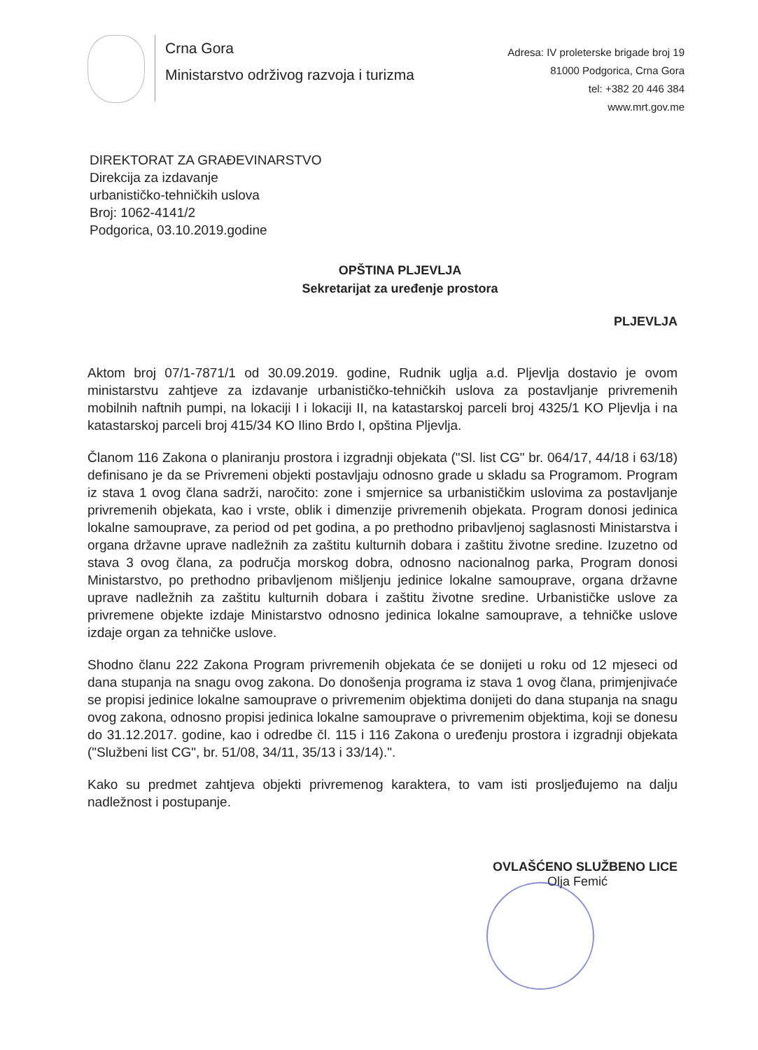Crna Gora
Ministarstvo održivog razvoja i turizma
Adresa: IV proleterske brigade broj 19
81000 Podgorica, Crna Gora
tel: +382 20 446 384
www.mrt.gov.me
DIREKTORAT ZA GRAĐEVINARSTVO
Direkcija za izdavanje
urbanističko-tehničkih uslova
Broj: 1062-4141/2
Podgorica, 03.10.2019.godine
OPŠTINA PLJEVLJA
Sekretarijat za uređenje prostora
PLJEVLJA
Aktom broj 07/1-7871/1 od 30.09.2019. godine, Rudnik uglja a.d. Pljevlja dostavio je ovom ministarstvu zahtjeve za izdavanje urbanističko-tehničkih uslova za postavljanje privremenih mobilnih naftnih pumpi, na lokaciji I i lokaciji II, na katastarskoj parceli broj 4325/1 KO Pljevlja i na katastarskoj parceli broj 415/34 KO Ilino Brdo I, opština Pljevlja.
Članom 116 Zakona o planiranju prostora i izgradnji objekata ("Sl. list CG" br. 064/17, 44/18 i 63/18) definisano je da se Privremeni objekti postavljaju odnosno grade u skladu sa Programom. Program iz stava 1 ovog člana sadrži, naročito: zone i smjernice sa urbanističkim uslovima za postavljanje privremenih objekata, kao i vrste, oblik i dimenzije privremenih objekata. Program donosi jedinica lokalne samouprave, za period od pet godina, a po prethodno pribavljenoj saglasnosti Ministarstva i organa državne uprave nadležnih za zaštitu kulturnih dobara i zaštitu životne sredine. Izuzetno od stava 3 ovog člana, za područja morskog dobra, odnosno nacionalnog parka, Program donosi Ministarstvo, po prethodno pribavljenom mišljenju jedinice lokalne samouprave, organa državne uprave nadležnih za zaštitu kulturnih dobara i zaštitu životne sredine. Urbanističke uslove za privremene objekte izdaje Ministarstvo odnosno jedinica lokalne samouprave, a tehničke uslove izdaje organ za tehničke uslove.
Shodno članu 222 Zakona Program privremenih objekata će se donijeti u roku od 12 mjeseci od dana stupanja na snagu ovog zakona. Do donošenja programa iz stava 1 ovog člana, primjenjivaće se propisi jedinice lokalne samouprave o privremenim objektima donijeti do dana stupanja na snagu ovog zakona, odnosno propisi jedinica lokalne samouprave o privremenim objektima, koji se donesu do 31.12.2017. godine, kao i odredbe čl. 115 i 116 Zakona o uređenju prostora i izgradnji objekata ("Službeni list CG", br. 51/08, 34/11, 35/13 i 33/14).".
Kako su predmet zahtjeva objekti privremenog karaktera, to vam isti prosljeđujemo na dalju nadležnost i postupanje.
OVLAŠĆENO SLUŽBENO LICE
Olja Femić